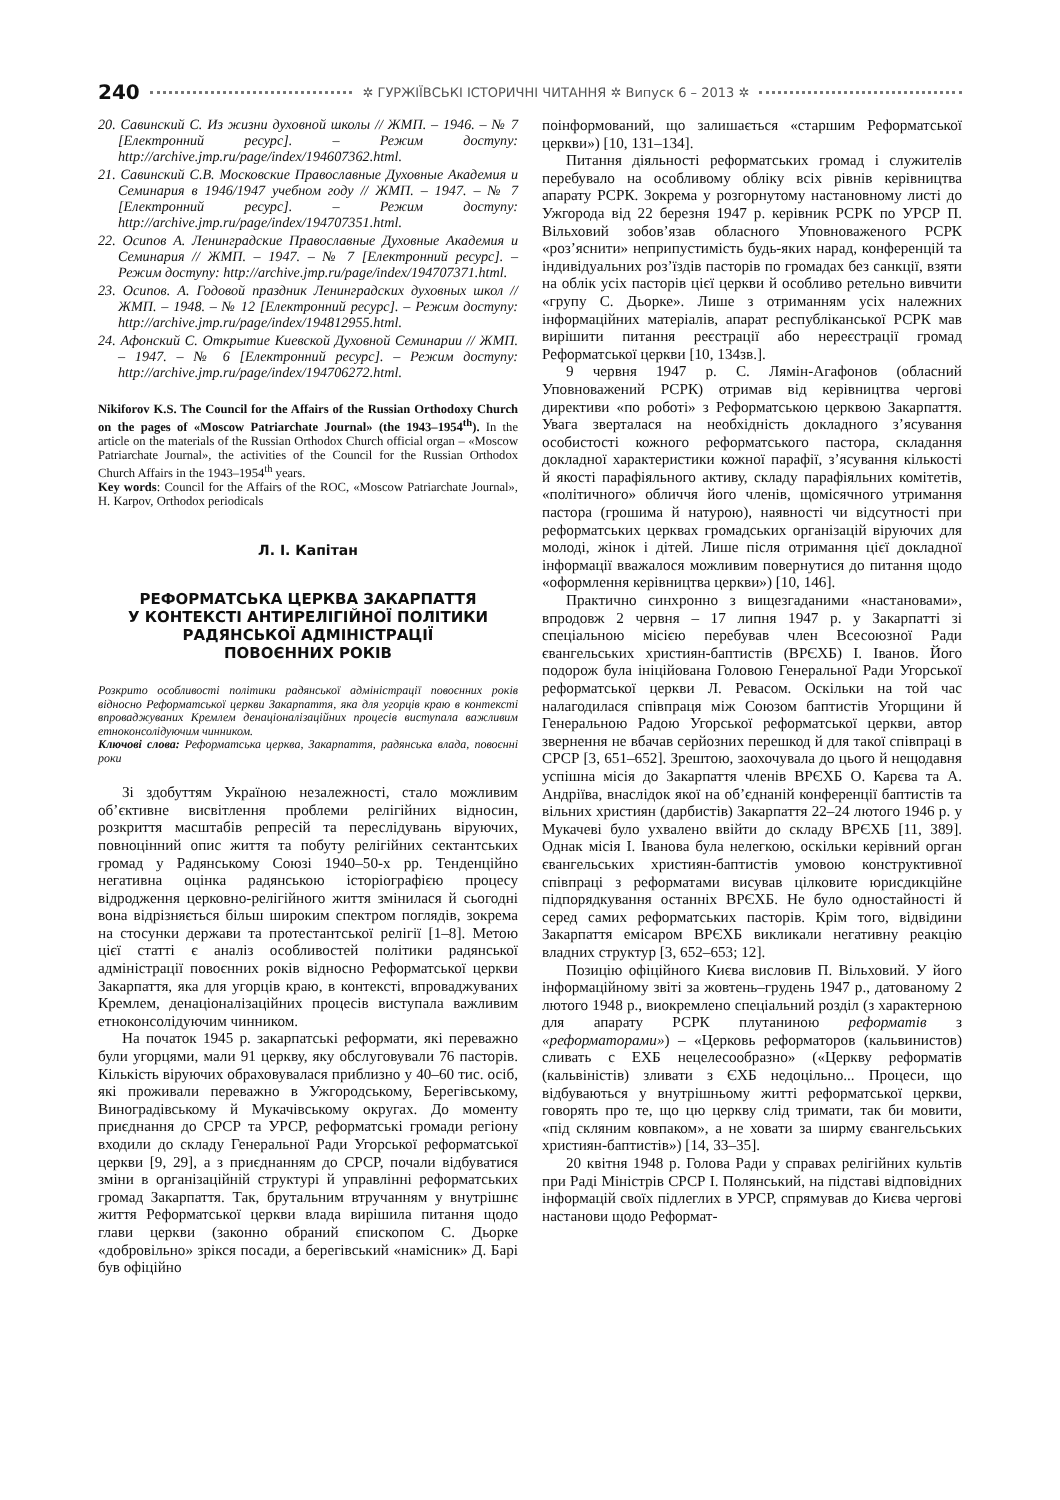240 ✲ ГУРЖІЇВСЬКІ ІСТОРИЧНІ ЧИТАННЯ ✲ Випуск 6 – 2013 ✲
20. Савинский С. Из жизни духовной школы // ЖМП. – 1946. – № 7 [Електронний ресурс]. – Режим доступу: http://archive.jmp.ru/page/index/194607362.html.
21. Савинский С.В. Московские Православные Духовные Академия и Семинария в 1946/1947 учебном году // ЖМП. – 1947. – № 7 [Електронний ресурс]. – Режим доступу: http://archive.jmp.ru/page/index/194707351.html.
22. Осипов А. Ленинградские Православные Духовные Академия и Семинария // ЖМП. – 1947. – № 7 [Електронний ресурс]. – Режим доступу: http://archive.jmp.ru/page/index/194707371.html.
23. Осипов. А. Годовой праздник Ленинградских духовных школ // ЖМП. – 1948. – № 12 [Електронний ресурс]. – Режим доступу: http://archive.jmp.ru/page/index/194812955.html.
24. Афонский С. Открытие Киевской Духовной Семинарии // ЖМП. – 1947. – № 6 [Електронний ресурс]. – Режим доступу: http://archive.jmp.ru/page/index/194706272.html.
Nikiforov K.S. The Council for the Affairs of the Russian Orthodoxy Church on the pages of «Moscow Patriarchate Journal» (the 1943–1954<sup>th</sup>). In the article on the materials of the Russian Orthodox Church official organ – «Moscow Patriarchate Journal», the activities of the Council for the Russian Orthodox Church Affairs in the 1943–1954<sup>th</sup> years.
Key words: Council for the Affairs of the ROC, «Moscow Patriarchate Journal», H. Karpov, Orthodox periodicals
Л. І. Капітан
РЕФОРМАТСЬКА ЦЕРКВА ЗАКАРПАТТЯ
У КОНТЕКСТІ АНТИРЕЛІГІЙНОЇ ПОЛІТИКИ
РАДЯНСЬКОЇ АДМІНІСТРАЦІЇ
ПОВОЄННИХ РОКІВ
Розкрито особливості політики радянської адміністрації повоєнних років відносно Реформатської церкви Закарпаття, яка для угорців краю в контексті впроваджуваних Кремлем денаціоналізаційних процесів виступала важливим етноконсолідуючим чинником.
Ключові слова: Реформатська церква, Закарпаття, радянська влада, повоєнні роки
Зі здобуттям Україною незалежності, стало можливим об’єктивне висвітлення проблеми релігійних відносин, розкриття масштабів репресій та переслідувань віруючих, повноцінний опис життя та побуту релігійних сектантських громад у Радянському Союзі 1940–50-х рр. Тенденційно негативна оцінка радянською історіографією процесу відродження церковно-релігійного життя змінилася й сьогодні вона відрізняється більш широким спектром поглядів, зокрема на стосунки держави та протестантської релігії [1–8]. Метою цієї статті є аналіз особливостей політики радянської адміністрації повоєнних років відносно Реформатської церкви Закарпаття, яка для угорців краю, в контексті, впроваджуваних Кремлем, денаціоналізаційних процесів виступала важливим етноконсолідуючим чинником.
На початок 1945 р. закарпатські реформати, які переважно були угорцями, мали 91 церкву, яку обслуговували 76 пасторів. Кількість віруючих обраховувалася приблизно у 40–60 тис. осіб, які проживали переважно в Ужгородському, Берегівському, Виноградівському й Мукачівському округах. До моменту приєднання до СРСР та УРСР, реформатські громади регіону входили до складу Генеральної Ради Угорської реформатської церкви [9, 29], а з приєднанням до СРСР, почали відбуватися зміни в організаційній структурі й управлінні реформатських громад Закарпаття. Так, брутальним втручанням у внутрішнє життя Реформатської церкви влада вирішила питання щодо глави церкви (законно обраний єпископом С. Дьорке «добровільно» зрікся посади, а берегівський «намісник» Д. Барі був офіційно
поінформований, що залишається «старшим Реформатської церкви») [10, 131–134].
Питання діяльності реформатських громад і служителів перебувало на особливому обліку всіх рівнів керівництва апарату РСРК. Зокрема у розгорнутому настановному листі до Ужгорода від 22 березня 1947 р. керівник РСРК по УРСР П. Вільховий зобов’язав обласного Уповноваженого РСРК «роз’яснити» неприпустимість будь-яких нарад, конференцій та індивідуальних роз’їздів пасторів по громадах без санкції, взяти на облік усіх пасторів цієї церкви й особливо ретельно вивчити «групу С. Дьорке». Лише з отриманням усіх належних інформаційних матеріалів, апарат республіканської РСРК мав вирішити питання реєстрації або нереєстрації громад Реформатської церкви [10, 134зв.].
9 червня 1947 р. С. Лямін-Агафонов (обласний Уповноважений РСРК) отримав від керівництва чергові директиви «по роботі» з Реформатською церквою Закарпаття. Увага зверталася на необхідність докладного з’ясування особистості кожного реформатського пастора, складання докладної характеристики кожної парафії, з’ясування кількості й якості парафіяльного активу, складу парафіяльних комітетів, «політичного» обличчя його членів, щомісячного утримання пастора (грошима й натурою), наявності чи відсутності при реформатських церквах громадських організацій віруючих для молоді, жінок і дітей. Лише після отримання цієї докладної інформації вважалося можливим повернутися до питання щодо «оформлення керівництва церкви») [10, 146].
Практично синхронно з вищезгаданими «настановами», впродовж 2 червня – 17 липня 1947 р. у Закарпатті зі спеціальною місією перебував член Всесоюзної Ради євангельських християн-баптистів (ВРЄХБ) І. Іванов. Його подорож була ініційована Головою Генеральної Ради Угорської реформатської церкви Л. Ревасом. Оскільки на той час налагодилася співпраця між Союзом баптистів Угорщини й Генеральною Радою Угорської реформатської церкви, автор звернення не вбачав серйозних перешкод й для такої співпраці в СРСР [3, 651–652]. Зрештою, заохочувала до цього й нещодавня успішна місія до Закарпаття членів ВРЄХБ О. Карєва та А. Андріїва, внаслідок якої на об’єднаній конференції баптистів та вільних християн (дарбистів) Закарпаття 22–24 лютого 1946 р. у Мукачеві було ухвалено ввійти до складу ВРЄХБ [11, 389]. Однак місія І. Іванова була нелегкою, оскільки керівний орган євангельських християн-баптистів умовою конструктивної співпраці з реформатами висував цілковите юрисдикційне підпорядкування останніх ВРЄХБ. Не було одностайності й серед самих реформатських пасторів. Крім того, відвідини Закарпаття емісаром ВРЄХБ викликали негативну реакцію владних структур [3, 652–653; 12].
Позицію офіційного Києва висловив П. Вільховий. У його інформаційному звіті за жовтень–грудень 1947 р., датованому 2 лютого 1948 р., виокремлено спеціальний розділ (з характерною для апарату РСРК плутаниною реформатів з «реформаторами») – «Церковь реформаторов (кальвинистов) сливать с ЕХБ нецелесообразно» («Церкву реформатів (кальвіністів) зливати з ЄХБ недоцільно... Процеси, що відбуваються у внутрішньому житті реформатської церкви, говорять про те, що цю церкву слід тримати, так би мовити, «під скляним ковпаком», а не ховати за ширму євангельських християн-баптистів») [14, 33–35].
20 квітня 1948 р. Голова Ради у справах релігійних культів при Раді Міністрів СРСР І. Полянський, на підставі відповідних інформацій своїх підлеглих в УРСР, спрямував до Києва чергові настанови щодо Реформат-